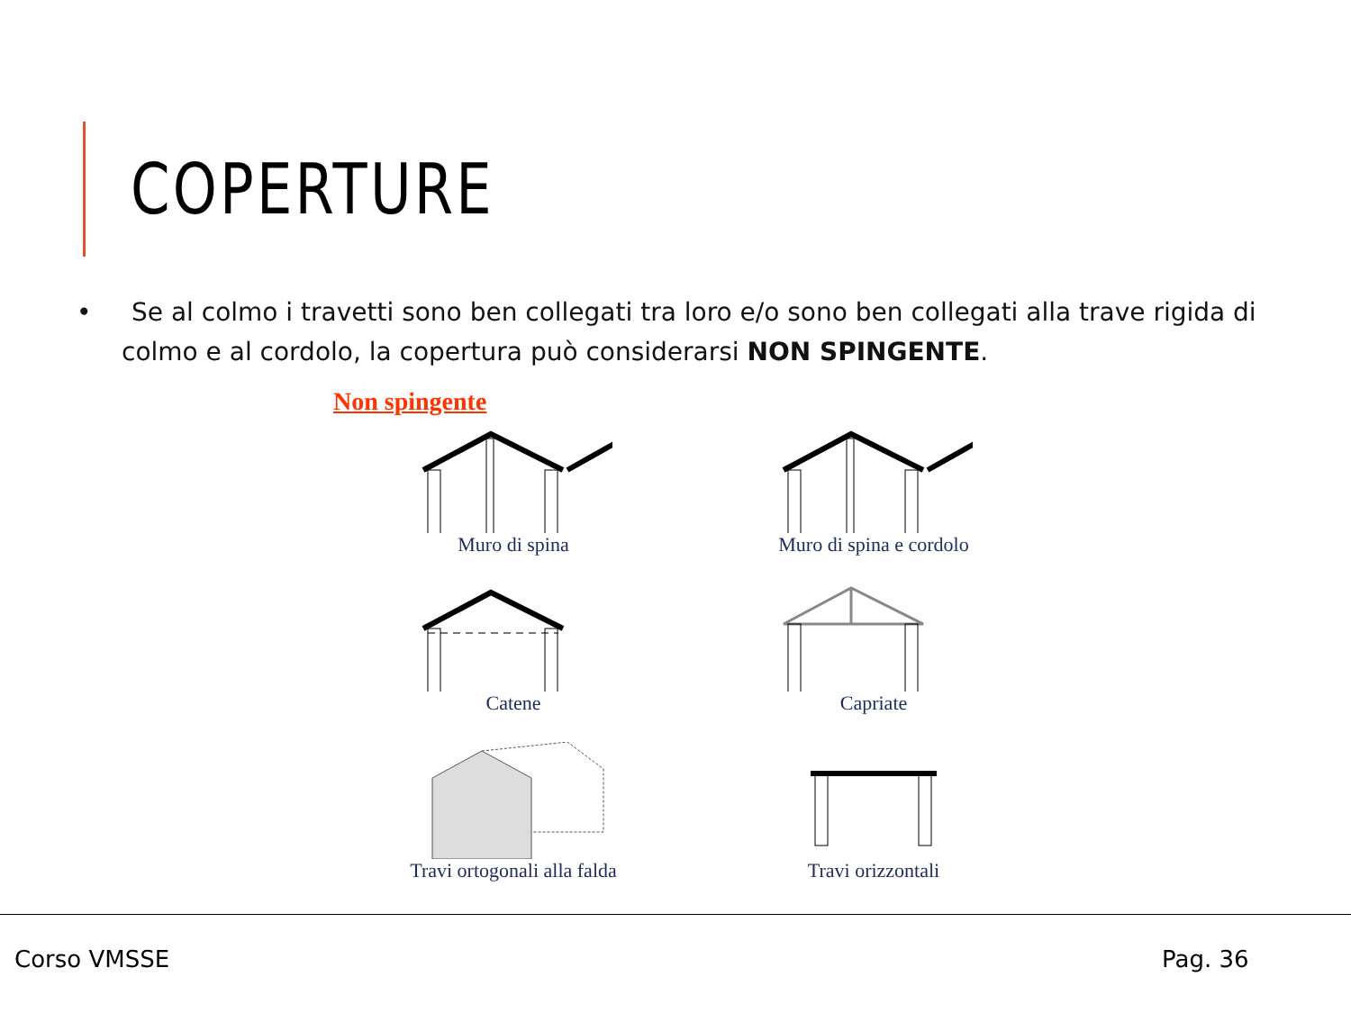COPERTURE
• Se al colmo i travetti sono ben collegati tra loro e/o sono ben collegati alla trave rigida di colmo e al cordolo, la copertura può considerarsi NON SPINGENTE.
Non spingente
Muro di spina
Muro di spina e cordolo
Catene
Capriate
Travi ortogonali alla falda
Travi orizzontali
Corso VMSSE Pag. 36